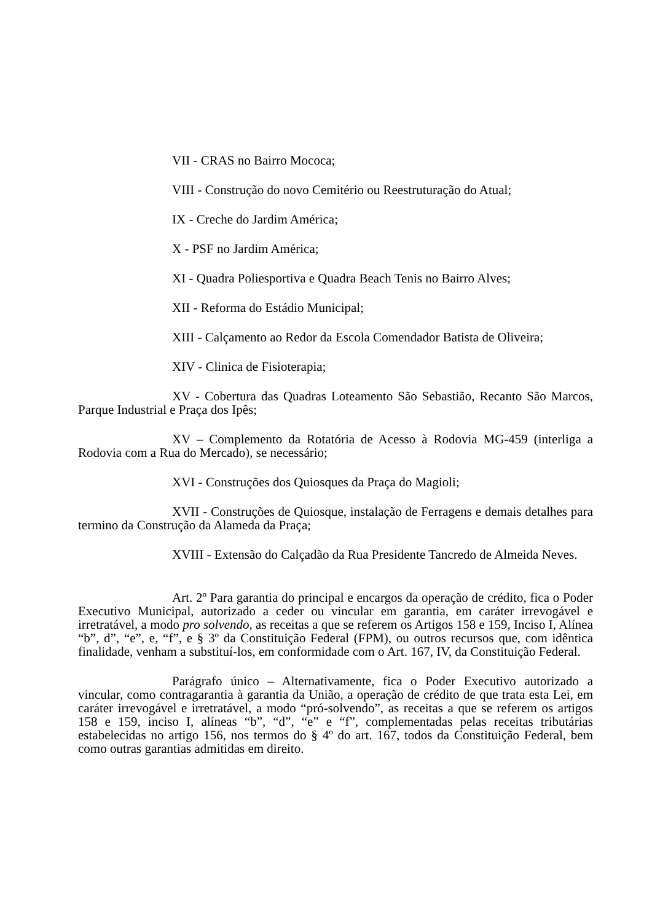VII - CRAS no Bairro Mococa;
VIII - Construção do novo Cemitério ou Reestruturação do Atual;
IX - Creche do Jardim América;
X - PSF no Jardim América;
XI - Quadra Poliesportiva e Quadra Beach Tenis no Bairro Alves;
XII - Reforma do Estádio Municipal;
XIII - Calçamento ao Redor da Escola Comendador Batista de Oliveira;
XIV - Clinica de Fisioterapia;
XV - Cobertura das Quadras Loteamento São Sebastião, Recanto São Marcos, Parque Industrial e Praça dos Ipês;
XV – Complemento da Rotatória de Acesso à Rodovia MG-459 (interliga a Rodovia com a Rua do Mercado), se necessário;
XVI - Construções dos Quiosques da Praça do Magioli;
XVII - Construções de Quiosque, instalação de Ferragens e demais detalhes para termino da Construção da Alameda da Praça;
XVIII - Extensão do Calçadão da Rua Presidente Tancredo de Almeida Neves.
Art. 2º Para garantia do principal e encargos da operação de crédito, fica o Poder Executivo Municipal, autorizado a ceder ou vincular em garantia, em caráter irrevogável e irretratável, a modo pro solvendo, as receitas a que se referem os Artigos 158 e 159, Inciso I, Alínea “b”, d”, “e”, e, “f”, e § 3º da Constituição Federal (FPM), ou outros recursos que, com idêntica finalidade, venham a substituí-los, em conformidade com o Art. 167, IV, da Constituição Federal.
Parágrafo único – Alternativamente, fica o Poder Executivo autorizado a vincular, como contragarantia à garantia da União, a operação de crédito de que trata esta Lei, em caráter irrevogável e irretratável, a modo “pró-solvendo”, as receitas a que se referem os artigos 158 e 159, inciso I, alíneas “b”, “d”, “e” e “f”, complementadas pelas receitas tributárias estabelecidas no artigo 156, nos termos do § 4º do art. 167, todos da Constituição Federal, bem como outras garantias admitidas em direito.